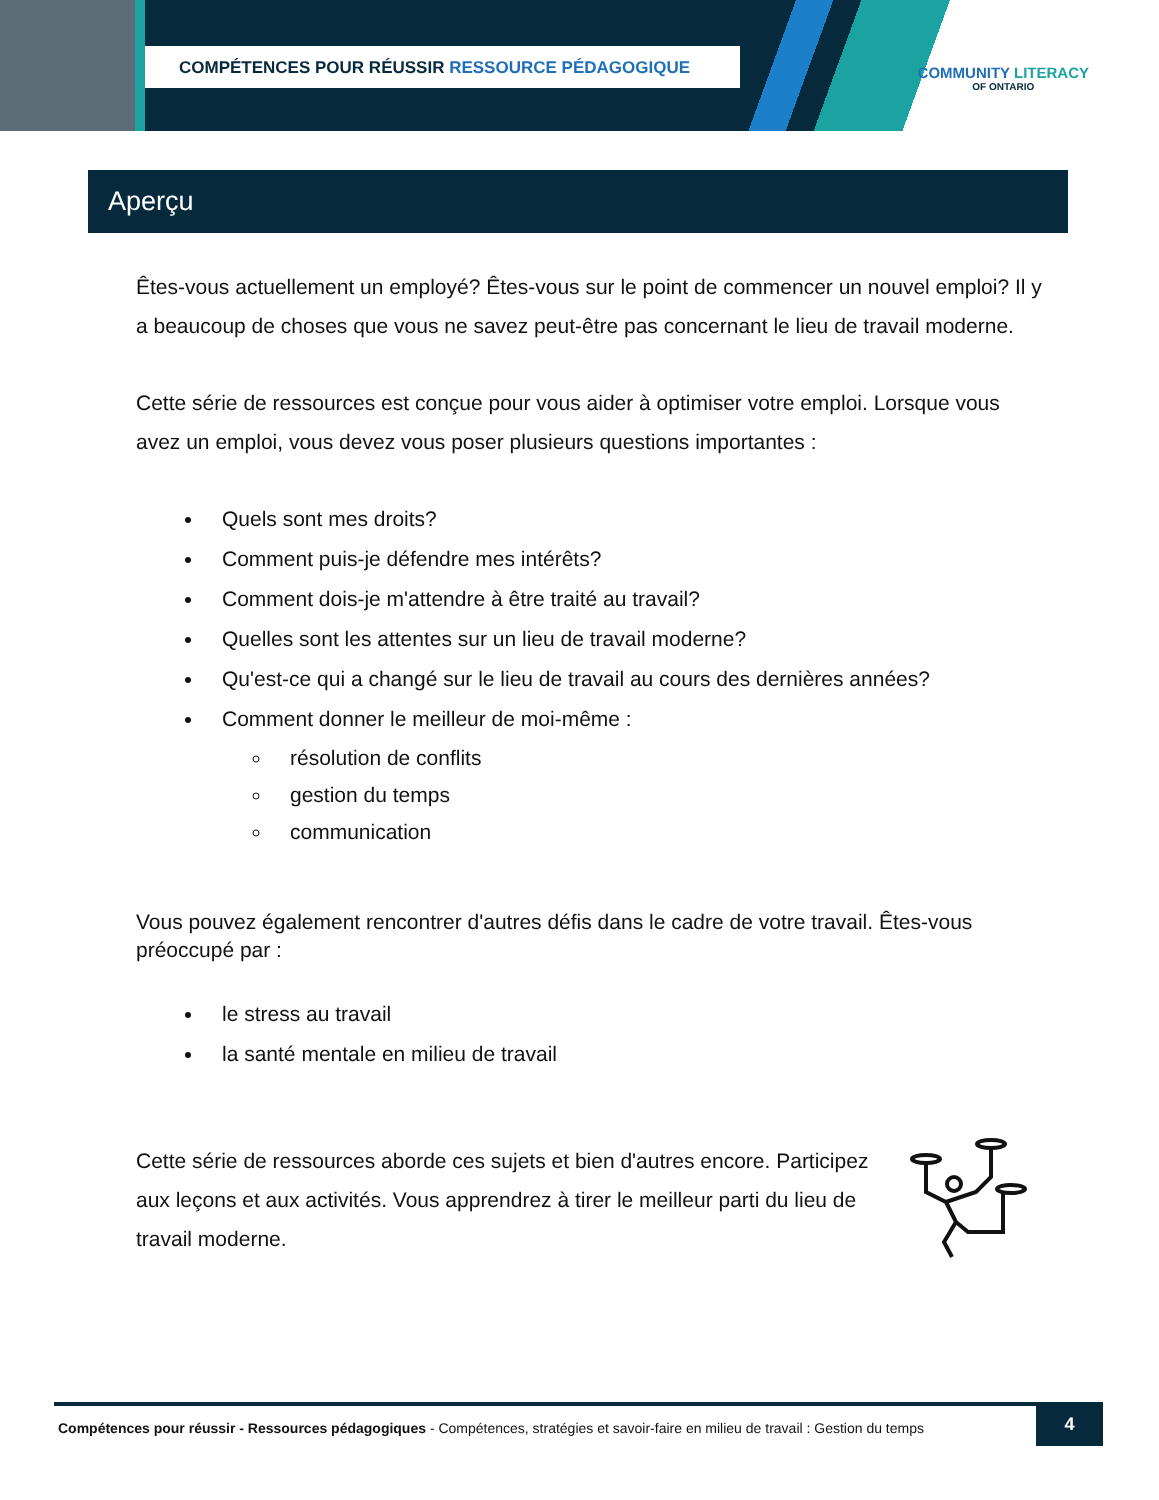COMPÉTENCES POUR RÉUSSIR RESSOURCE PÉDAGOGIQUE
COMMUNITY LITERACY
OF ONTARIO
Aperçu
Êtes-vous actuellement un employé? Êtes-vous sur le point de commencer un nouvel emploi? Il y a beaucoup de choses que vous ne savez peut-être pas concernant le lieu de travail moderne.
Cette série de ressources est conçue pour vous aider à optimiser votre emploi. Lorsque vous avez un emploi, vous devez vous poser plusieurs questions importantes :
Quels sont mes droits?
Comment puis-je défendre mes intérêts?
Comment dois-je m'attendre à être traité au travail?
Quelles sont les attentes sur un lieu de travail moderne?
Qu'est-ce qui a changé sur le lieu de travail au cours des dernières années?
Comment donner le meilleur de moi-même :
résolution de conflits
gestion du temps
communication
Vous pouvez également rencontrer d'autres défis dans le cadre de votre travail. Êtes-vous préoccupé par :
le stress au travail
la santé mentale en milieu de travail
Cette série de ressources aborde ces sujets et bien d'autres encore. Participez aux leçons et aux activités. Vous apprendrez à tirer le meilleur parti du lieu de travail moderne.
Compétences pour réussir - Ressources pédagogiques - Compétences, stratégies et savoir-faire en milieu de travail : Gestion du temps
4